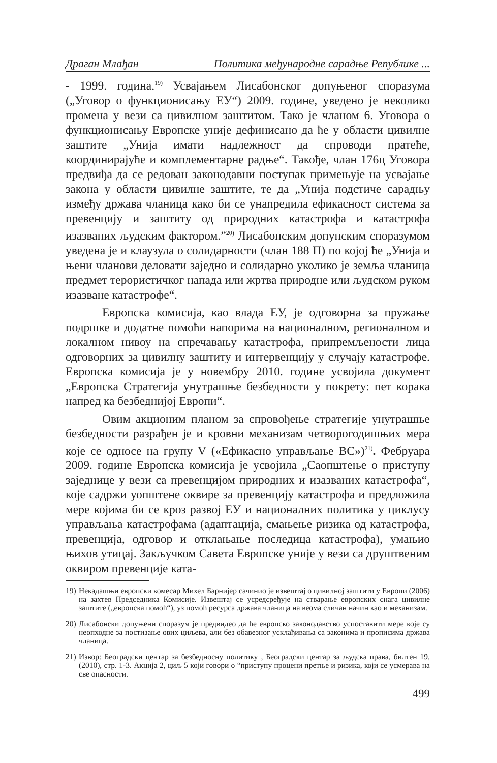Драган Млађан Политика међународне сарадње Републике ...
- 1999. година.<sup>19)</sup> Усвајањем Лисабонског допуњеног споразума („Уговор о функционисању ЕУ“) 2009. године, уведено је неколико промена у вези са цивилном заштитом. Тако је чланом 6. Уговора о функционисању Европске уније дефинисано да ће у области цивилне заштите „Унија имати надлежност да спроводи пратеће, координирајуће и комплементарне радње“. Такође, члан 176ц Уговора предвиђа да се редован законодавни поступак примењује на усвајање закона у области цивилне заштите, те да „Унија подстиче сарадњу између држава чланица како би се унапредила ефикасност система за превенцију и заштиту од природних катастрофа и катастрофа изазваних људским фактором.”<sup>20)</sup> Лисабонским допунским споразумом уведена је и клаузула о солидарности (члан 188 П) по којој ће „Унија и њени чланови деловати заједно и солидарно уколико је земља чланица предмет терористичког напада или жртва природне или људском руком изазване катастрофе“.
Европска комисија, као влада ЕУ, је одговорна за пружање подршке и додатне помоћи напорима на националном, регионалном и локалном нивоу на спречавању катастрофа, припремљености лица одговорних за цивилну заштиту и интервенцију у случају катастрофе. Европска комисија је у новембру 2010. године усвојила документ „Европска Стратегија унутрашње безбедности у покрету: пет корака напред ка безбеднијој Европи“.
Овим акционим планом за спровођење стратегије унутрашње безбедности разрађен је и кровни механизам четворогодишњих мера које се односе на групу V («Ефикасно управљање ВС»)<sup>21)</sup>. Фебруара 2009. године Европска комисија је усвојила „Саопштење о приступу заједнице у вези са превенцијом природних и изазваних катастрофа“, које садржи уопштене оквире за превенцију катастрофа и предложила мере којима би се кроз развој ЕУ и националних политика у циклусу управљања катастрофама (адаптација, смањење ризика од катастрофа, превенција, одговор и отклањање последица катастрофа), умањио њихов утицај. Закључком Савета Европске уније у вези са друштвеним оквиром превенције ката-
19) Некадашњи европски комесар Михел Барнијер сачинио је извештај о цивилној заштити у Европи (2006) на захтев Председника Комисије. Извештај се усредсређује на стварање европских снага цивилне заштите („европска помоћ“), уз помоћ ресурса држава чланица на веома сличан начин као и механизам.
20) Лисабонски допуњени споразум је предвидео да ће европско законодавство успоставити мере које су неопходне за постизање ових циљева, али без обавезног усклађивања са законима и прописима држава чланица.
21) Извор: Београдски центар за безбедносну политику , Београдски центар за људска права, билтен 19, (2010), стр. 1-3. Акција 2, циљ 5 који говори о “приступу процени претње и ризика, који се усмерава на све опасности.
499